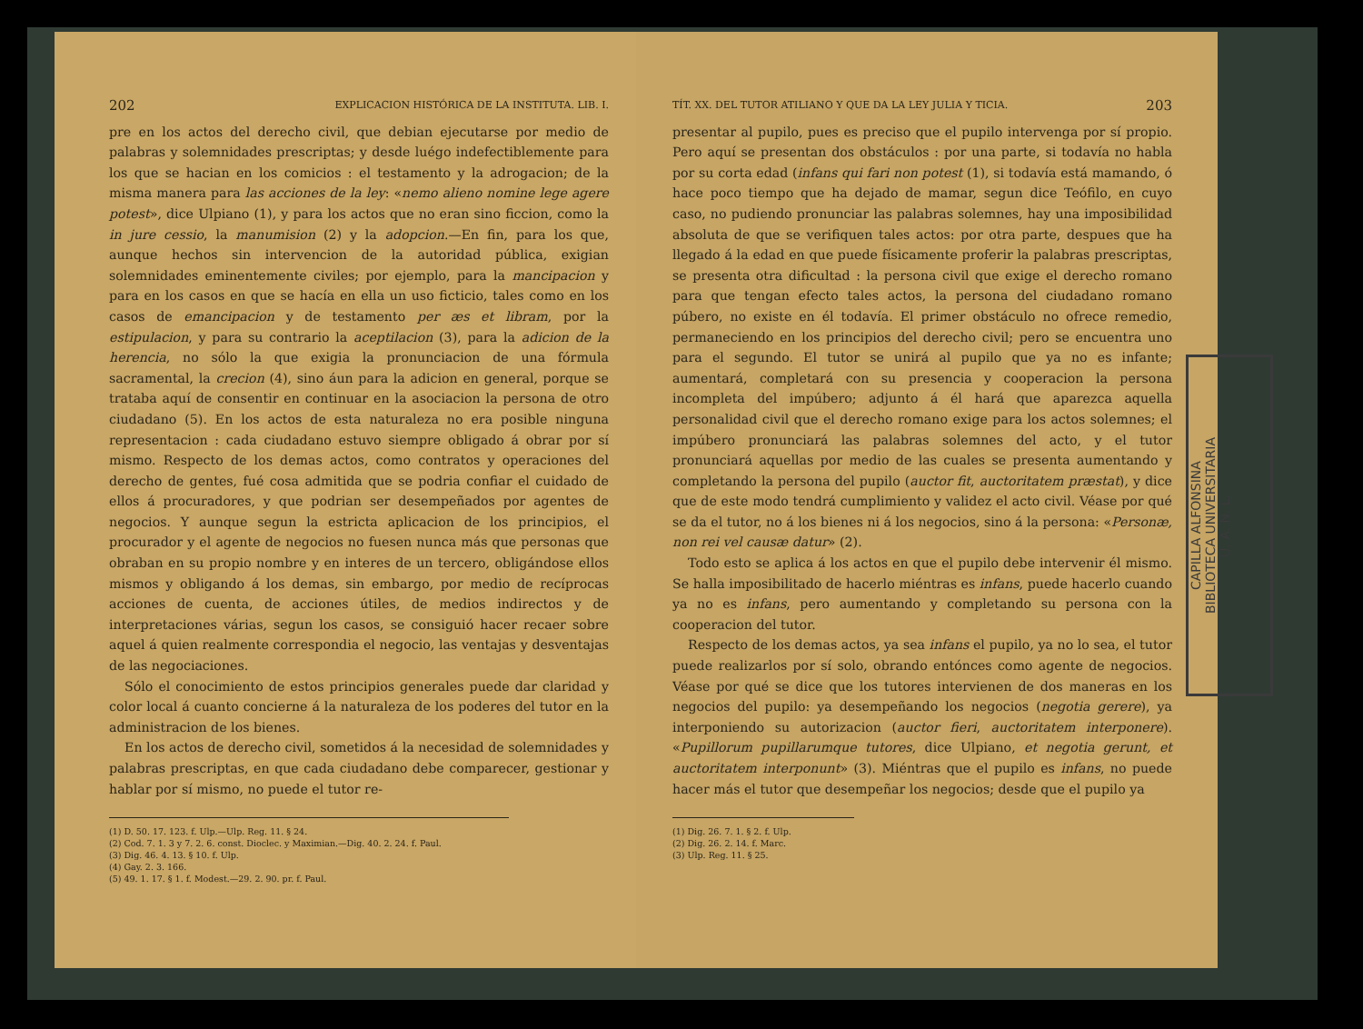202 EXPLICACION HISTÓRICA DE LA INSTITUTA. LIB. I.
pre en los actos del derecho civil, que debian ejecutarse por medio de palabras y solemnidades prescriptas; y desde luégo indefectiblemente para los que se hacian en los comicios : el testamento y la adrogacion; de la misma manera para las acciones de la ley: «nemo alieno nomine lege agere potest», dice Ulpiano (1), y para los actos que no eran sino ficcion, como la in jure cessio, la manumision (2) y la adopcion.—En fin, para los que, aunque hechos sin intervencion de la autoridad pública, exigian solemnidades eminentemente civiles; por ejemplo, para la mancipacion y para en los casos en que se hacía en ella un uso ficticio, tales como en los casos de emancipacion y de testamento per æs et libram, por la estipulacion, y para su contrario la aceptilacion (3), para la adicion de la herencia, no sólo la que exigia la pronunciacion de una fórmula sacramental, la crecion (4), sino áun para la adicion en general, porque se trataba aquí de consentir en continuar en la asociacion la persona de otro ciudadano (5). En los actos de esta naturaleza no era posible ninguna representacion : cada ciudadano estuvo siempre obligado á obrar por sí mismo. Respecto de los demas actos, como contratos y operaciones del derecho de gentes, fué cosa admitida que se podria confiar el cuidado de ellos á procuradores, y que podrian ser desempeñados por agentes de negocios. Y aunque segun la estricta aplicacion de los principios, el procurador y el agente de negocios no fuesen nunca más que personas que obraban en su propio nombre y en interes de un tercero, obligándose ellos mismos y obligando á los demas, sin embargo, por medio de recíprocas acciones de cuenta, de acciones útiles, de medios indirectos y de interpretaciones várias, segun los casos, se consiguió hacer recaer sobre aquel á quien realmente correspondia el negocio, las ventajas y desventajas de las negociaciones.
Sólo el conocimiento de estos principios generales puede dar claridad y color local á cuanto concierne á la naturaleza de los poderes del tutor en la administracion de los bienes.
En los actos de derecho civil, sometidos á la necesidad de solemnidades y palabras prescriptas, en que cada ciudadano debe comparecer, gestionar y hablar por sí mismo, no puede el tutor re-
(1) D. 50. 17. 123. f. Ulp.—Ulp. Reg. 11. § 24.
(2) Cod. 7. 1. 3 y 7. 2. 6. const. Dioclec. y Maximian.—Dig. 40. 2. 24. f. Paul.
(3) Dig. 46. 4. 13. § 10. f. Ulp.
(4) Gay. 2. 3. 166.
(5) 49. 1. 17. § 1. f. Modest.—29. 2. 90. pr. f. Paul.
TÍT. XX. DEL TUTOR ATILIANO Y QUE DA LA LEY JULIA Y TICIA. 203
presentar al pupilo, pues es preciso que el pupilo intervenga por sí propio. Pero aquí se presentan dos obstáculos : por una parte, si todavía no habla por su corta edad (infans qui fari non potest (1), si todavía está mamando, ó hace poco tiempo que ha dejado de mamar, segun dice Teófilo, en cuyo caso, no pudiendo pronunciar las palabras solemnes, hay una imposibilidad absoluta de que se verifiquen tales actos: por otra parte, despues que ha llegado á la edad en que puede físicamente proferir la palabras prescriptas, se presenta otra dificultad : la persona civil que exige el derecho romano para que tengan efecto tales actos, la persona del ciudadano romano púbero, no existe en él todavía. El primer obstáculo no ofrece remedio, permaneciendo en los principios del derecho civil; pero se encuentra uno para el segundo. El tutor se unirá al pupilo que ya no es infante; aumentará, completará con su presencia y cooperacion la persona incompleta del impúbero; adjunto á él hará que aparezca aquella personalidad civil que el derecho romano exige para los actos solemnes; el impúbero pronunciará las palabras solemnes del acto, y el tutor pronunciará aquellas por medio de las cuales se presenta aumentando y completando la persona del pupilo (auctor fit, auctoritatem præstat), y dice que de este modo tendrá cumplimiento y validez el acto civil. Véase por qué se da el tutor, no á los bienes ni á los negocios, sino á la persona: «Personæ, non rei vel causæ datur» (2).
Todo esto se aplica á los actos en que el pupilo debe intervenir él mismo. Se halla imposibilitado de hacerlo miéntras es infans, puede hacerlo cuando ya no es infans, pero aumentando y completando su persona con la cooperacion del tutor.
Respecto de los demas actos, ya sea infans el pupilo, ya no lo sea, el tutor puede realizarlos por sí solo, obrando entónces como agente de negocios. Véase por qué se dice que los tutores intervienen de dos maneras en los negocios del pupilo: ya desempeñando los negocios (negotia gerere), ya interponiendo su autorizacion (auctor fieri, auctoritatem interponere). «Pupillorum pupillarumque tutores, dice Ulpiano, et negotia gerunt, et auctoritatem interponunt» (3). Miéntras que el pupilo es infans, no puede hacer más el tutor que desempeñar los negocios; desde que el pupilo ya
(1) Dig. 26. 7. 1. § 2. f. Ulp.
(2) Dig. 26. 2. 14. f. Marc.
(3) Ulp. Reg. 11. § 25.
CAPILLA ALFONSINA
BIBLIOTECA UNIVERSITARIA
U. A. N. L.